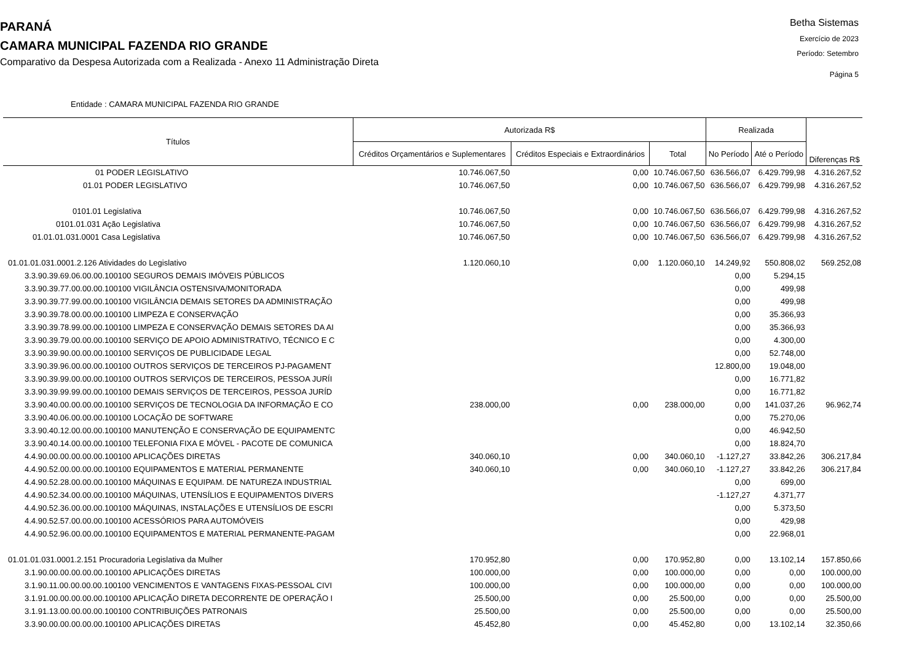PARANÁ
CAMARA MUNICIPAL FAZENDA RIO GRANDE
Comparativo da Despesa Autorizada com a Realizada - Anexo 11 Administração Direta
Betha Sistemas
Exercício de 2023
Período: Setembro
Página 5
Entidade : CAMARA MUNICIPAL FAZENDA RIO GRANDE
| Títulos | Autorizada R$ | | | Realizada | | Diferenças R$ |
| --- | --- | --- | --- | --- | --- | --- |
| | Créditos Orçamentários e Suplementares | Créditos Especiais e Extraordinários | Total | No Período | Até o Período | |
| 01 PODER LEGISLATIVO | 10.746.067,50 | 0,00 | 10.746.067,50 | 636.566,07 | 6.429.799,98 | 4.316.267,52 |
| 01.01 PODER LEGISLATIVO | 10.746.067,50 | 0,00 | 10.746.067,50 | 636.566,07 | 6.429.799,98 | 4.316.267,52 |
| 0101.01 Legislativa | 10.746.067,50 | 0,00 | 10.746.067,50 | 636.566,07 | 6.429.799,98 | 4.316.267,52 |
| 0101.01.031 Ação Legislativa | 10.746.067,50 | 0,00 | 10.746.067,50 | 636.566,07 | 6.429.799,98 | 4.316.267,52 |
| 01.01.01.031.0001 Casa Legislativa | 10.746.067,50 | 0,00 | 10.746.067,50 | 636.566,07 | 6.429.799,98 | 4.316.267,52 |
| 01.01.01.031.0001.2.126 Atividades do Legislativo | 1.120.060,10 | 0,00 | 1.120.060,10 | 14.249,92 | 550.808,02 | 569.252,08 |
| 3.3.90.39.69.06.00.00.100100 SEGUROS DEMAIS IMÓVEIS PÚBLICOS | | | | 0,00 | 5.294,15 | |
| 3.3.90.39.77.00.00.00.100100 VIGILÂNCIA OSTENSIVA/MONITORADA | | | | 0,00 | 499,98 | |
| 3.3.90.39.77.99.00.00.100100 VIGILÂNCIA DEMAIS SETORES DA ADMINISTRAÇÃO | | | | 0,00 | 499,98 | |
| 3.3.90.39.78.00.00.00.100100 LIMPEZA E CONSERVAÇÃO | | | | 0,00 | 35.366,93 | |
| 3.3.90.39.78.99.00.00.100100 LIMPEZA E CONSERVAÇÃO DEMAIS SETORES DA AI | | | | 0,00 | 35.366,93 | |
| 3.3.90.39.79.00.00.00.100100 SERVIÇO DE APOIO ADMINISTRATIVO, TÉCNICO E C | | | | 0,00 | 4.300,00 | |
| 3.3.90.39.90.00.00.00.100100 SERVIÇOS DE PUBLICIDADE LEGAL | | | | 0,00 | 52.748,00 | |
| 3.3.90.39.96.00.00.00.100100 OUTROS SERVIÇOS DE TERCEIROS PJ-PAGAMENT | | | | 12.800,00 | 19.048,00 | |
| 3.3.90.39.99.00.00.00.100100 OUTROS SERVIÇOS DE TERCEIROS, PESSOA JURÍI | | | | 0,00 | 16.771,82 | |
| 3.3.90.39.99.99.00.00.100100 DEMAIS SERVIÇOS DE TERCEIROS, PESSOA JURÍD | | | | 0,00 | 16.771,82 | |
| 3.3.90.40.00.00.00.00.100100 SERVIÇOS DE TECNOLOGIA DA INFORMAÇÃO E CO | 238.000,00 | 0,00 | 238.000,00 | 0,00 | 141.037,26 | 96.962,74 |
| 3.3.90.40.06.00.00.00.100100 LOCAÇÃO DE SOFTWARE | | | | 0,00 | 75.270,06 | |
| 3.3.90.40.12.00.00.00.100100 MANUTENÇÃO E CONSERVAÇÃO DE EQUIPAMENTC | | | | 0,00 | 46.942,50 | |
| 3.3.90.40.14.00.00.00.100100 TELEFONIA FIXA E MÓVEL - PACOTE DE COMUNICA | | | | 0,00 | 18.824,70 | |
| 4.4.90.00.00.00.00.00.100100 APLICAÇÕES DIRETAS | 340.060,10 | 0,00 | 340.060,10 | -1.127,27 | 33.842,26 | 306.217,84 |
| 4.4.90.52.00.00.00.00.100100 EQUIPAMENTOS E MATERIAL PERMANENTE | 340.060,10 | 0,00 | 340.060,10 | -1.127,27 | 33.842,26 | 306.217,84 |
| 4.4.90.52.28.00.00.00.100100 MÁQUINAS E EQUIPAM. DE NATUREZA INDUSTRIAL | | | | 0,00 | 699,00 | |
| 4.4.90.52.34.00.00.00.100100 MÁQUINAS, UTENSÍLIOS E EQUIPAMENTOS DIVERS | | | | -1.127,27 | 4.371,77 | |
| 4.4.90.52.36.00.00.00.100100 MÁQUINAS, INSTALAÇÕES E UTENSÍLIOS DE ESCRI | | | | 0,00 | 5.373,50 | |
| 4.4.90.52.57.00.00.00.100100 ACESSÓRIOS PARA AUTOMÓVEIS | | | | 0,00 | 429,98 | |
| 4.4.90.52.96.00.00.00.100100 EQUIPAMENTOS E MATERIAL PERMANENTE-PAGAM | | | | 0,00 | 22.968,01 | |
| 01.01.01.031.0001.2.151 Procuradoria Legislativa da Mulher | 170.952,80 | 0,00 | 170.952,80 | 0,00 | 13.102,14 | 157.850,66 |
| 3.1.90.00.00.00.00.00.100100 APLICAÇÕES DIRETAS | 100.000,00 | 0,00 | 100.000,00 | 0,00 | 0,00 | 100.000,00 |
| 3.1.90.11.00.00.00.00.100100 VENCIMENTOS E VANTAGENS FIXAS-PESSOAL CIVI | 100.000,00 | 0,00 | 100.000,00 | 0,00 | 0,00 | 100.000,00 |
| 3.1.91.00.00.00.00.00.100100 APLICAÇÃO DIRETA DECORRENTE DE OPERAÇÃO I | 25.500,00 | 0,00 | 25.500,00 | 0,00 | 0,00 | 25.500,00 |
| 3.1.91.13.00.00.00.00.100100 CONTRIBUIÇÕES PATRONAIS | 25.500,00 | 0,00 | 25.500,00 | 0,00 | 0,00 | 25.500,00 |
| 3.3.90.00.00.00.00.00.100100 APLICAÇÕES DIRETAS | 45.452,80 | 0,00 | 45.452,80 | 0,00 | 13.102,14 | 32.350,66 |